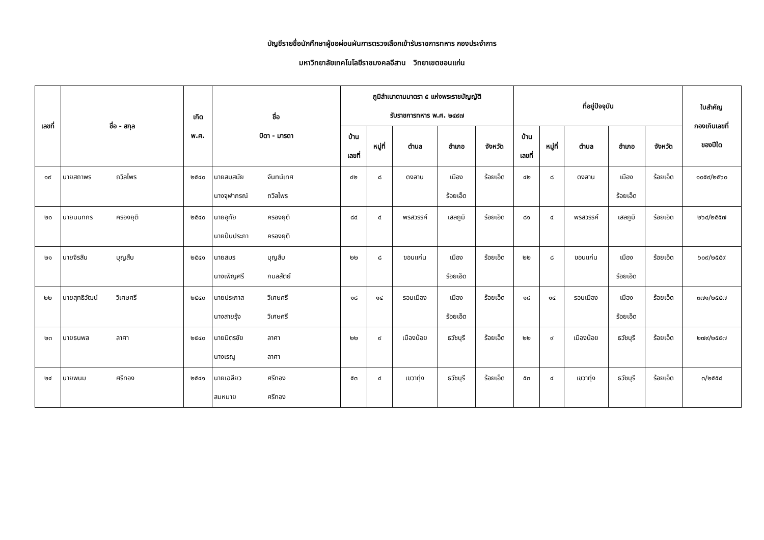บัญชีรายชื่อนักศึกษาผู้ขอผ่อนผันการตรวจเลือกเข้ารับราชการทหาร กองประจำการ
มหาวิทยาลัยเทคโนโลยีราชมงคลอีสาน วิทยาเขตขอนแก่น
| เลขที่ | ชื่อ - สกุล | เกิด พ.ศ. | ชื่อ บิดา - มารดา | ภูมิลำเนาตามมาตรา ๕ แห่งพระราชบัญญัติ รับราชการทหาร พ.ศ. ๒๔๙๗ | | | | | ที่อยู่ปัจจุบัน | | | | | ใบสำคัญ กองเกินเลขที่ ของปีใด |
| --- | --- | --- | --- | --- | --- | --- | --- | --- | --- | --- | --- | --- | --- | --- |
| | | | | บ้าน เลขที่ | หมู่ที่ | ตำบล | อำเภอ | จังหวัด | บ้าน เลขที่ | หมู่ที่ | ตำบล | อำเภอ | จังหวัด | |
| ๑๙ | นายสถาพร ถวิลไพร | ๒๕๔๐ | นายสมสมัย จันทน์เทศ นางจุฬาภรณ์ ถวิลไพร | ๔๒ | ๘ | ดงลาน | เมือง ร้อยเอ็ด | ร้อยเอ็ด | ๔๒ | ๘ | ดงลาน | เมือง ร้อยเอ็ด | ร้อยเอ็ด | ๑๐๕๙/๒๕๖๐ |
| ๒๐ | นายนนทกร ครองยุติ | ๒๕๔๐ | นายอุทัย ครองยุติ นายปิ่นประภา ครองยุติ | ๘๔ | ๔ | พรสวรรค์ | เสลภูมิ | ร้อยเอ็ด | ๘๑ | ๔ | พรสวรรค์ | เสลภูมิ | ร้อยเอ็ด | ๒๖๔/๒๕๕๗ |
| ๒๑ | นายจิรสิน บุญสืบ | ๒๕๔๑ | นายสมร บุญสืบ นางเพ็ญศรี กมลสัตย์ | ๒๒ | ๘ | ขอนแก่น | เมือง ร้อยเอ็ด | ร้อยเอ็ด | ๒๒ | ๘ | ขอนแก่น | เมือง ร้อยเอ็ด | ร้อยเอ็ด | ๖๐๙/๒๕๕๙ |
| ๒๒ | นายสุทธิวัฒน์ วิเศษศรี | ๒๕๔๐ | นายประภาส วิเศษศรี นางสายรุ้ง วิเศษศรี | ๑๘ | ๑๔ | รอบเมือง | เมือง ร้อยเอ็ด | ร้อยเอ็ด | ๑๘ | ๑๔ | รอบเมือง | เมือง ร้อยเอ็ด | ร้อยเอ็ด | ๓๗๑/๒๕๕๗ |
| ๒๓ | นายธนพล ลาศา | ๒๕๔๐ | นายมิตรชัย ลาศา นางเรณู ลาศา | ๒๒ | ๙ | เมืองน้อย | ธวัชบุรี | ร้อยเอ็ด | ๒๒ | ๙ | เมืองน้อย | ธวัชบุรี | ร้อยเอ็ด | ๒๗๙/๒๕๕๗ |
| ๒๔ | นายพนม ศรีทอง | ๒๕๔๑ | นายเฉลียว ศรีทอง สมหมาย ศรีทอง | ๕๓ | ๔ | เขวาทุ่ง | ธวัชบุรี | ร้อยเอ็ด | ๕๓ | ๔ | เขวาทุ่ง | ธวัชบุรี | ร้อยเอ็ด | ๓/๒๕๕๘ |